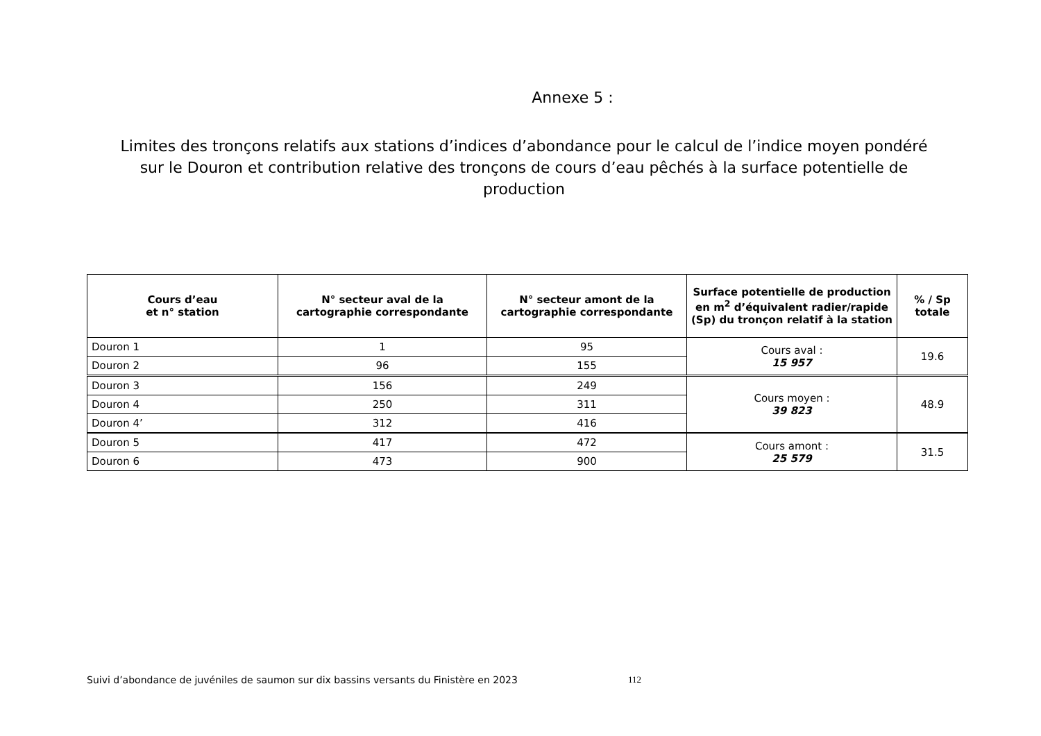Annexe 5 :
Limites des tronçons relatifs aux stations d’indices d’abondance pour le calcul de l’indice moyen pondéré sur le Douron et contribution relative des tronçons de cours d’eau pêchés à la surface potentielle de production
| Cours d’eau et n° station | N° secteur aval de la cartographie correspondante | N° secteur amont de la cartographie correspondante | Surface potentielle de production en m<sup>2</sup> d’équivalent radier/rapide (Sp) du tronçon relatif à la station | % / Sp totale |
| --- | --- | --- | --- | --- |
| Douron 1 | 1 | 95 | Cours aval : 15 957 | 19.6 |
| Douron 2 | 96 | 155 | | |
| Douron 3 | 156 | 249 | Cours moyen : 39 823 | 48.9 |
| Douron 4 | 250 | 311 | | |
| Douron 4’ | 312 | 416 | | |
| Douron 5 | 417 | 472 | Cours amont : 25 579 | 31.5 |
| Douron 6 | 473 | 900 | | |
Suivi d’abondance de juvéniles de saumon sur dix bassins versants du Finistère en 2023
112